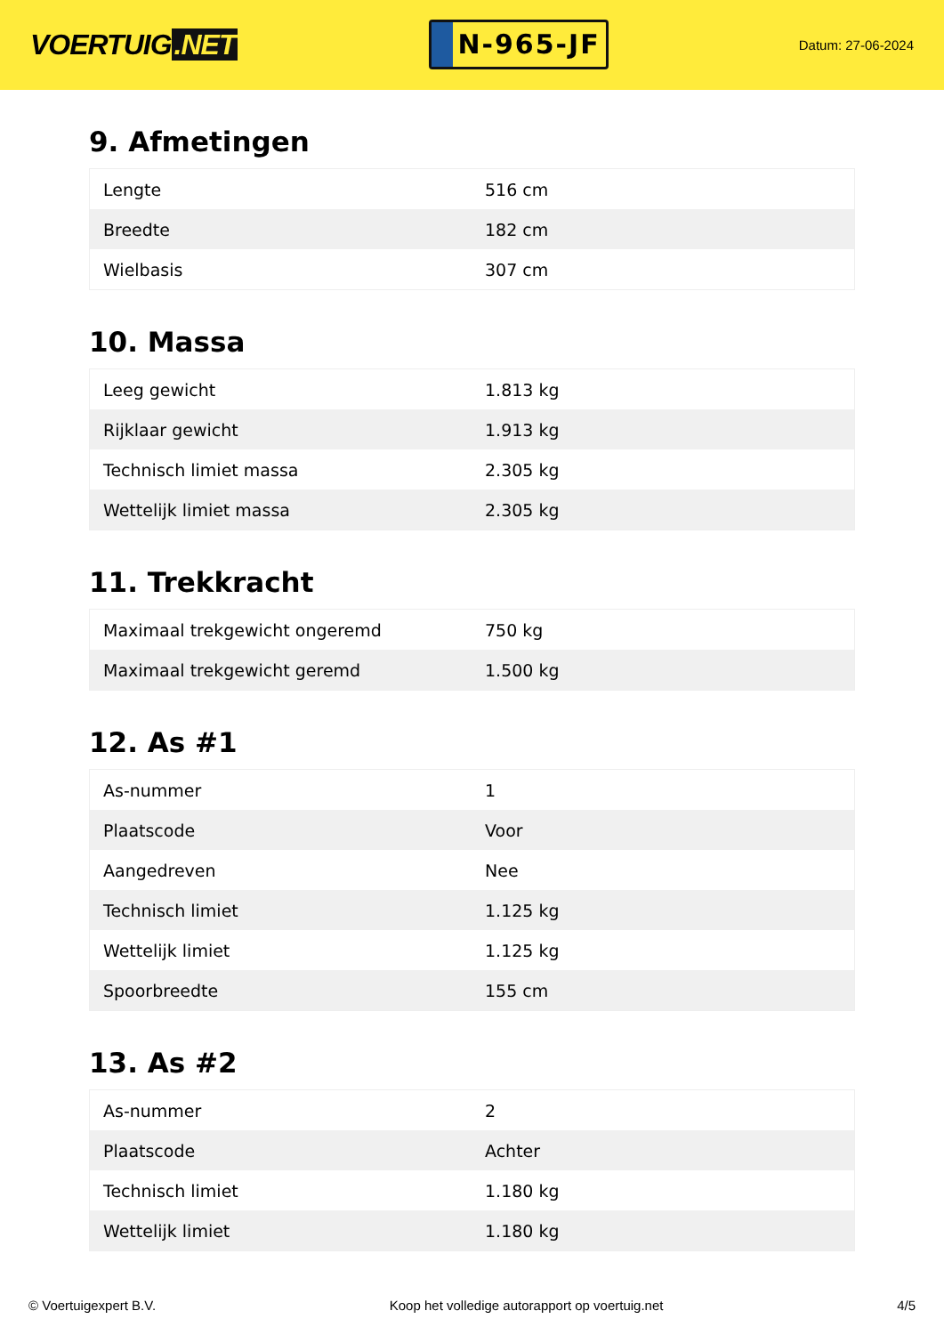VOERTUIG.NET
N-965-JF
Datum: 27-06-2024
9. Afmetingen
| Lengte | 516 cm |
| Breedte | 182 cm |
| Wielbasis | 307 cm |
10. Massa
| Leeg gewicht | 1.813 kg |
| Rijklaar gewicht | 1.913 kg |
| Technisch limiet massa | 2.305 kg |
| Wettelijk limiet massa | 2.305 kg |
11. Trekkracht
| Maximaal trekgewicht ongeremd | 750 kg |
| Maximaal trekgewicht geremd | 1.500 kg |
12. As #1
| As-nummer | 1 |
| Plaatscode | Voor |
| Aangedreven | Nee |
| Technisch limiet | 1.125 kg |
| Wettelijk limiet | 1.125 kg |
| Spoorbreedte | 155 cm |
13. As #2
| As-nummer | 2 |
| Plaatscode | Achter |
| Technisch limiet | 1.180 kg |
| Wettelijk limiet | 1.180 kg |
© Voertuigexpert B.V. Koop het volledige autorapport op voertuig.net 4/5